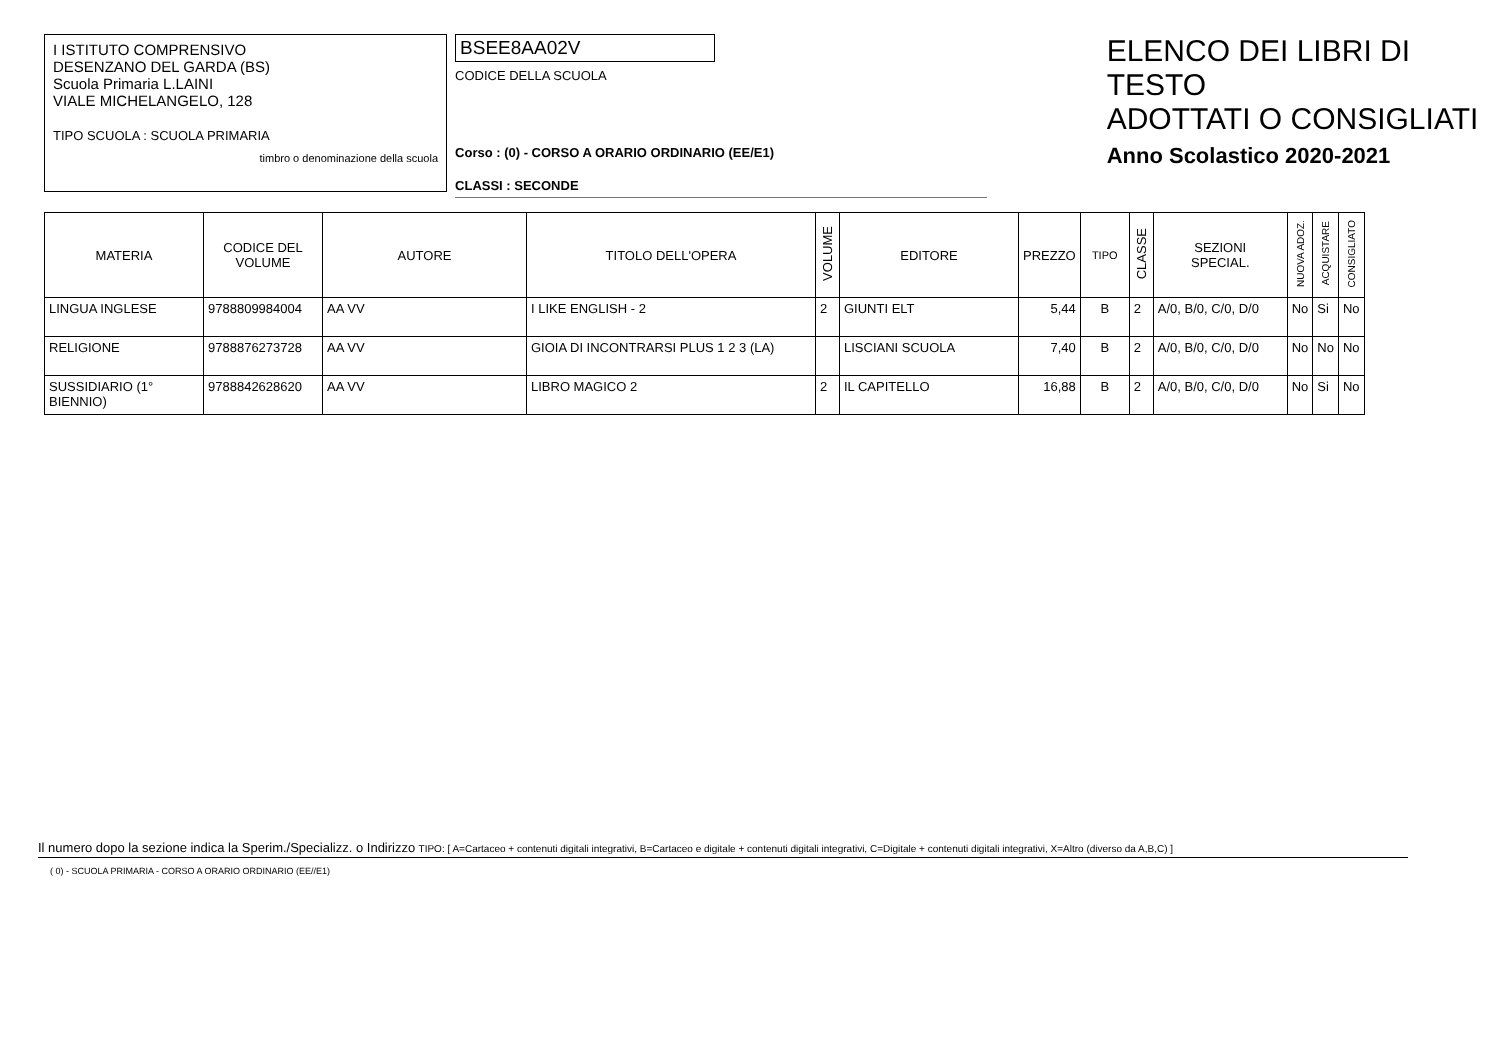I ISTITUTO COMPRENSIVO
DESENZANO DEL GARDA (BS)
Scuola Primaria L.LAINI
VIALE MICHELANGELO, 128
TIPO SCUOLA : SCUOLA PRIMARIA
timbro o denominazione della scuola
BSEE8AA02V
CODICE DELLA SCUOLA
Corso : (0) - CORSO A ORARIO ORDINARIO (EE/E1)
CLASSI : SECONDE
ELENCO DEI LIBRI DI TESTO
ADOTTATI O CONSIGLIATI
Anno Scolastico 2020-2021
| MATERIA | CODICE DEL VOLUME | AUTORE | TITOLO DELL'OPERA | VOLUME | EDITORE | PREZZO | TIPO | CLASSE | SEZIONI SPECIAL. | NUOVA ADOZ. | ACQUISTARE | CONSIGLIATO |
| --- | --- | --- | --- | --- | --- | --- | --- | --- | --- | --- | --- | --- |
| LINGUA INGLESE | 9788809984004 | AA VV | I LIKE ENGLISH - 2 | 2 | GIUNTI ELT | 5,44 | B | 2 | A/0, B/0, C/0, D/0 | No | Si | No |
| RELIGIONE | 9788876273728 | AA VV | GIOIA DI INCONTRARSI PLUS 1 2 3 (LA) | | LISCIANI SCUOLA | 7,40 | B | 2 | A/0, B/0, C/0, D/0 | No | No | No |
| SUSSIDIARIO (1° BIENNIO) | 9788842628620 | AA VV | LIBRO MAGICO 2 | 2 | IL CAPITELLO | 16,88 | B | 2 | A/0, B/0, C/0, D/0 | No | Si | No |
Il numero dopo la sezione indica la Sperim./Specializz. o Indirizzo TIPO: [ A=Cartaceo + contenuti digitali integrativi, B=Cartaceo e digitale + contenuti digitali integrativi, C=Digitale + contenuti digitali integrativi, X=Altro (diverso da A,B,C) ]
( 0) - SCUOLA PRIMARIA - CORSO A ORARIO ORDINARIO (EE//E1)